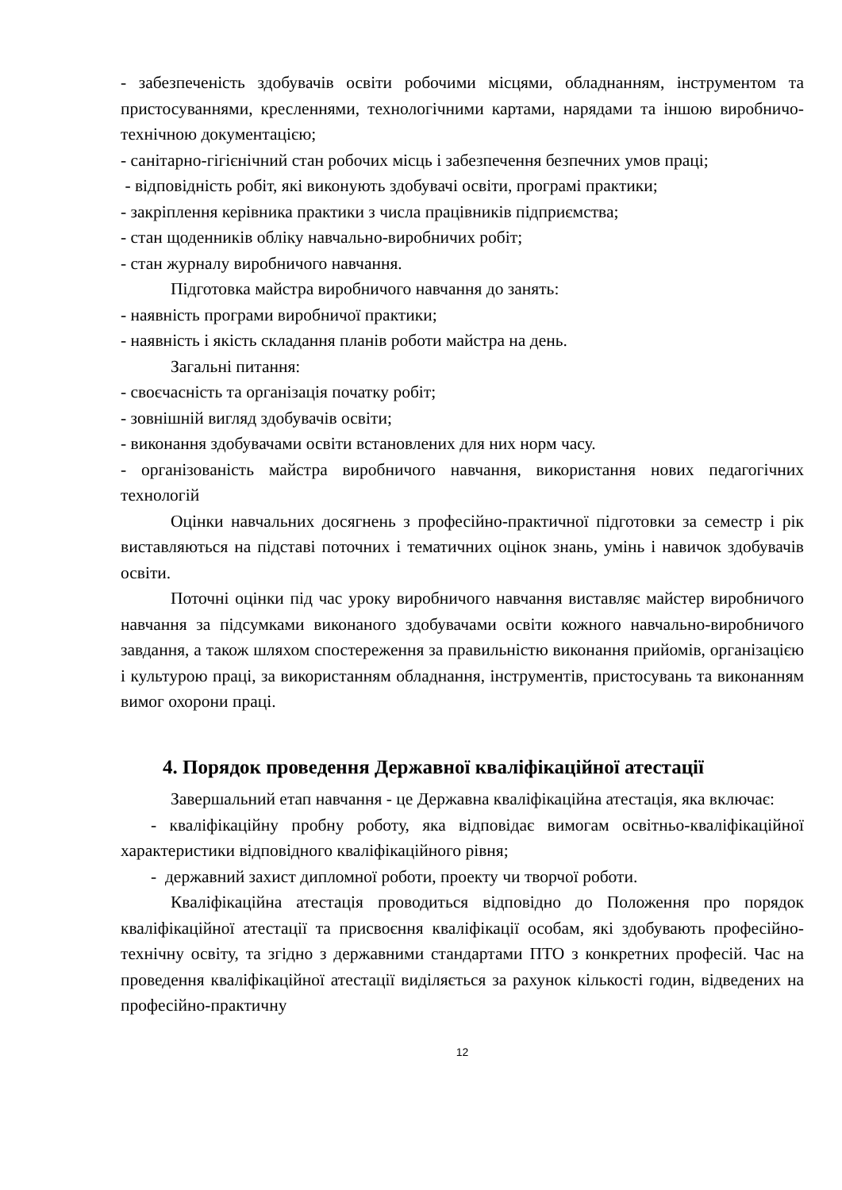- забезпеченість здобувачів освіти робочими місцями, обладнанням, інструментом та пристосуваннями, кресленнями, технологічними картами, нарядами та іншою виробничо-технічною документацією;
- санітарно-гігієнічний стан робочих місць і забезпечення безпечних умов праці;
- відповідність робіт, які виконують здобувачі освіти, програмі практики;
- закріплення керівника практики з числа працівників підприємства;
- стан щоденників обліку навчально-виробничих робіт;
- стан журналу виробничого навчання.
Підготовка майстра виробничого навчання до занять:
- наявність програми виробничої практики;
- наявність і якість складання планів роботи майстра на день.
Загальні питання:
- своєчасність та організація початку робіт;
- зовнішній вигляд здобувачів освіти;
- виконання здобувачами освіти встановлених для них норм часу.
- організованість майстра виробничого навчання, використання нових педагогічних технологій
Оцінки навчальних досягнень з професійно-практичної підготовки за семестр і рік виставляються на підставі поточних і тематичних оцінок знань, умінь і навичок здобувачів освіти.
Поточні оцінки під час уроку виробничого навчання виставляє майстер виробничого навчання за підсумками виконаного здобувачами освіти кожного навчально-виробничого завдання, а також шляхом спостереження за правильністю виконання прийомів, організацією і культурою праці, за використанням обладнання, інструментів, пристосувань та виконанням вимог охорони праці.
4. Порядок проведення Державної кваліфікаційної атестації
Завершальний етап навчання - це Державна кваліфікаційна атестація, яка включає:
- кваліфікаційну пробну роботу, яка відповідає вимогам освітньо-кваліфікаційної характеристики відповідного кваліфікаційного рівня;
- державний захист дипломної роботи, проекту чи творчої роботи.
Кваліфікаційна атестація проводиться відповідно до Положення про порядок кваліфікаційної атестації та присвоєння кваліфікації особам, які здобувають професійно-технічну освіту, та згідно з державними стандартами ПТО з конкретних професій. Час на проведення кваліфікаційної атестації виділяється за рахунок кількості годин, відведених на професійно-практичну
12